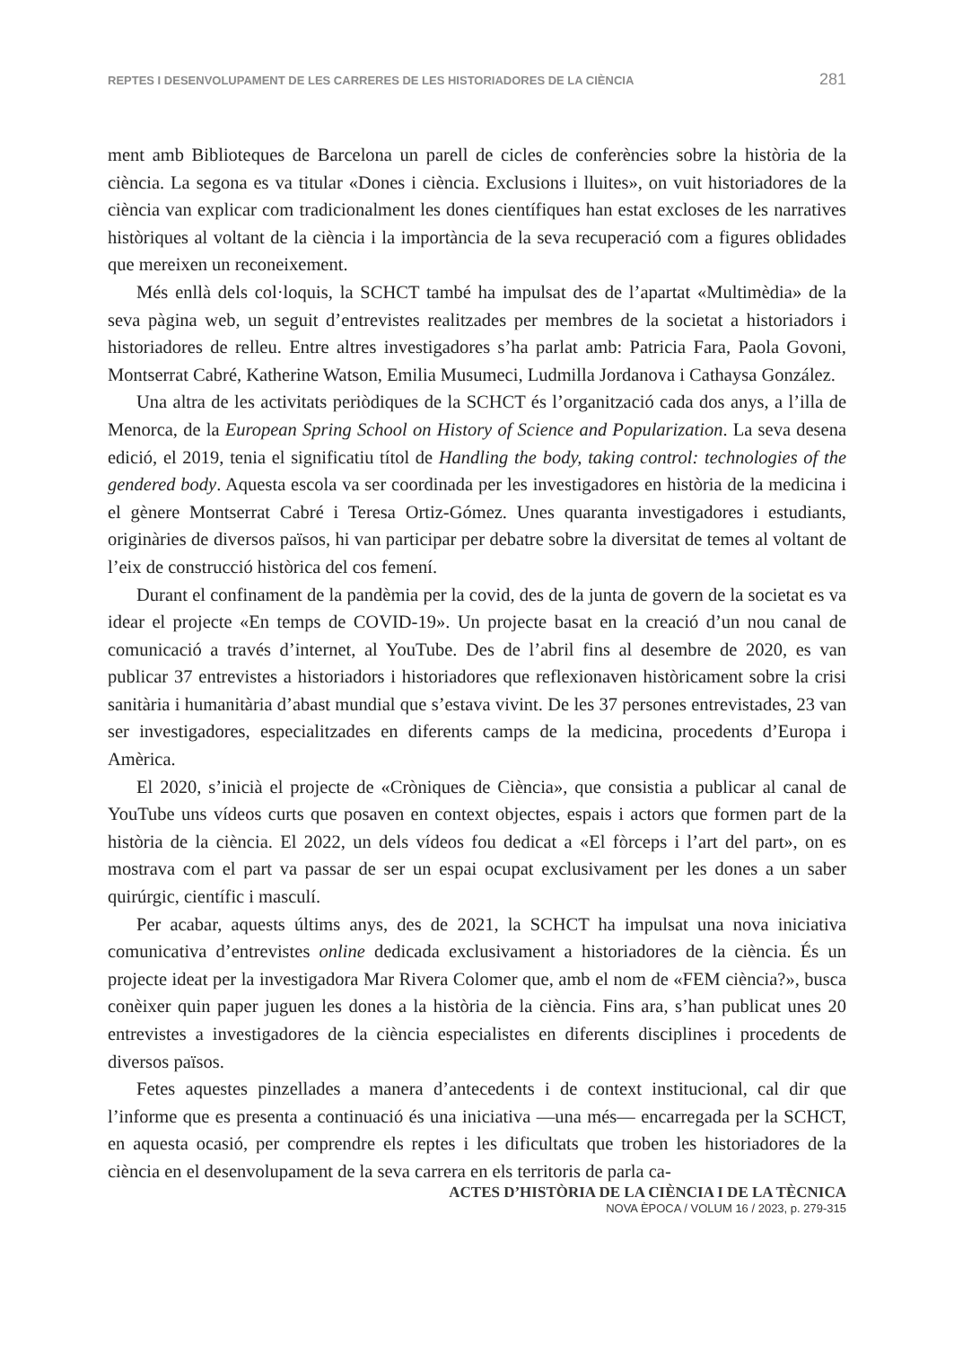REPTES I DESENVOLUPAMENT DE LES CARRERES DE LES HISTORIADORES DE LA CIÈNCIA 281
ment amb Biblioteques de Barcelona un parell de cicles de conferències sobre la història de la ciència. La segona es va titular «Dones i ciència. Exclusions i lluites», on vuit historiadores de la ciència van explicar com tradicionalment les dones científiques han estat excloses de les narratives històriques al voltant de la ciència i la importància de la seva recuperació com a figures oblidades que mereixen un reconeixement.
Més enllà dels col·loquis, la SCHCT també ha impulsat des de l’apartat «Multimèdia» de la seva pàgina web, un seguit d’entrevistes realitzades per membres de la societat a historiadors i historiadores de relleu. Entre altres investigadores s’ha parlat amb: Patricia Fara, Paola Govoni, Montserrat Cabré, Katherine Watson, Emilia Musumeci, Ludmilla Jordanova i Cathaysa González.
Una altra de les activitats periòdiques de la SCHCT és l’organització cada dos anys, a l’illa de Menorca, de la European Spring School on History of Science and Popularization. La seva desena edició, el 2019, tenia el significatiu títol de Handling the body, taking control: technologies of the gendered body. Aquesta escola va ser coordinada per les investigadores en història de la medicina i el gènere Montserrat Cabré i Teresa Ortiz-Gómez. Unes quaranta investigadores i estudiants, originàries de diversos països, hi van participar per debatre sobre la diversitat de temes al voltant de l’eix de construcció històrica del cos femení.
Durant el confinament de la pandèmia per la covid, des de la junta de govern de la societat es va idear el projecte «En temps de COVID-19». Un projecte basat en la creació d’un nou canal de comunicació a través d’internet, al YouTube. Des de l’abril fins al desembre de 2020, es van publicar 37 entrevistes a historiadors i historiadores que reflexionaven històricament sobre la crisi sanitària i humanitària d’abast mundial que s’estava vivint. De les 37 persones entrevistades, 23 van ser investigadores, especialitzades en diferents camps de la medicina, procedents d’Europa i Amèrica.
El 2020, s’inicià el projecte de «Cròniques de Ciència», que consistia a publicar al canal de YouTube uns vídeos curts que posaven en context objectes, espais i actors que formen part de la història de la ciència. El 2022, un dels vídeos fou dedicat a «El fòrceps i l’art del part», on es mostrava com el part va passar de ser un espai ocupat exclusivament per les dones a un saber quirúrgic, científic i masculí.
Per acabar, aquests últims anys, des de 2021, la SCHCT ha impulsat una nova iniciativa comunicativa d’entrevistes online dedicada exclusivament a historiadores de la ciència. És un projecte ideat per la investigadora Mar Rivera Colomer que, amb el nom de «FEM ciència?», busca conèixer quin paper juguen les dones a la història de la ciència. Fins ara, s’han publicat unes 20 entrevistes a investigadores de la ciència especialistes en diferents disciplines i procedents de diversos països.
Fetes aquestes pinzellades a manera d’antecedents i de context institucional, cal dir que l’informe que es presenta a continuació és una iniciativa —una més— encarregada per la SCHCT, en aquesta ocasió, per comprendre els reptes i les dificultats que troben les historiadores de la ciència en el desenvolupament de la seva carrera en els territoris de parla ca-
ACTES D’HISTÒRIA DE LA CIÈNCIA I DE LA TÈCNICA
NOVA ÈPOCA / VOLUM 16 / 2023, p. 279-315